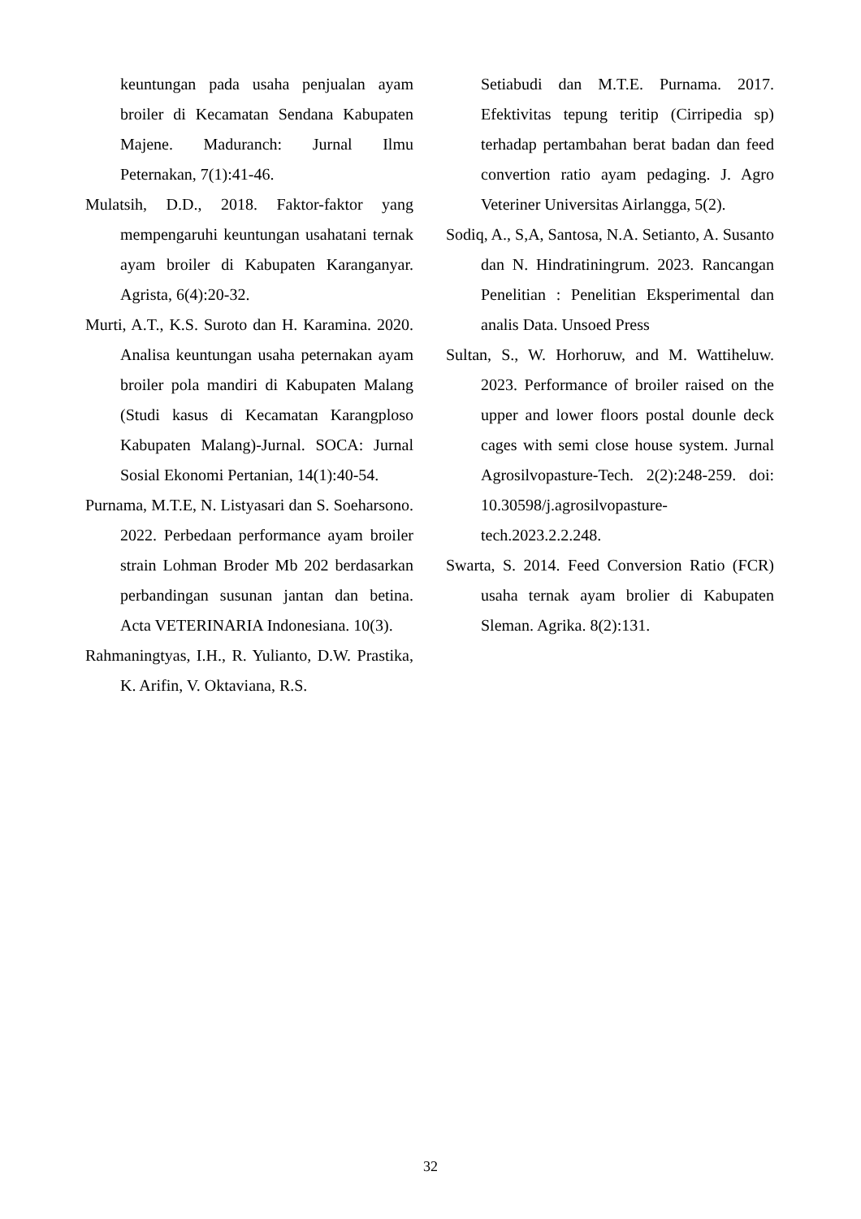keuntungan pada usaha penjualan ayam broiler di Kecamatan Sendana Kabupaten Majene. Maduranch: Jurnal Ilmu Peternakan, 7(1):41-46.
Mulatsih, D.D., 2018. Faktor-faktor yang mempengaruhi keuntungan usahatani ternak ayam broiler di Kabupaten Karanganyar. Agrista, 6(4):20-32.
Murti, A.T., K.S. Suroto dan H. Karamina. 2020. Analisa keuntungan usaha peternakan ayam broiler pola mandiri di Kabupaten Malang (Studi kasus di Kecamatan Karangploso Kabupaten Malang)-Jurnal. SOCA: Jurnal Sosial Ekonomi Pertanian, 14(1):40-54.
Purnama, M.T.E, N. Listyasari dan S. Soeharsono. 2022. Perbedaan performance ayam broiler strain Lohman Broder Mb 202 berdasarkan perbandingan susunan jantan dan betina. Acta VETERINARIA Indonesiana. 10(3).
Rahmaningtyas, I.H., R. Yulianto, D.W. Prastika, K. Arifin, V. Oktaviana, R.S.
Setiabudi dan M.T.E. Purnama. 2017. Efektivitas tepung teritip (Cirripedia sp) terhadap pertambahan berat badan dan feed convertion ratio ayam pedaging. J. Agro Veteriner Universitas Airlangga, 5(2).
Sodiq, A., S,A, Santosa, N.A. Setianto, A. Susanto dan N. Hindratiningrum. 2023. Rancangan Penelitian : Penelitian Eksperimental dan analis Data. Unsoed Press
Sultan, S., W. Horhoruw, and M. Wattiheluw. 2023. Performance of broiler raised on the upper and lower floors postal dounle deck cages with semi close house system. Jurnal Agrosilvopasture-Tech. 2(2):248-259. doi: 10.30598/j.agrosilvopasture-tech.2023.2.2.248.
Swarta, S. 2014. Feed Conversion Ratio (FCR) usaha ternak ayam brolier di Kabupaten Sleman. Agrika. 8(2):131.
32